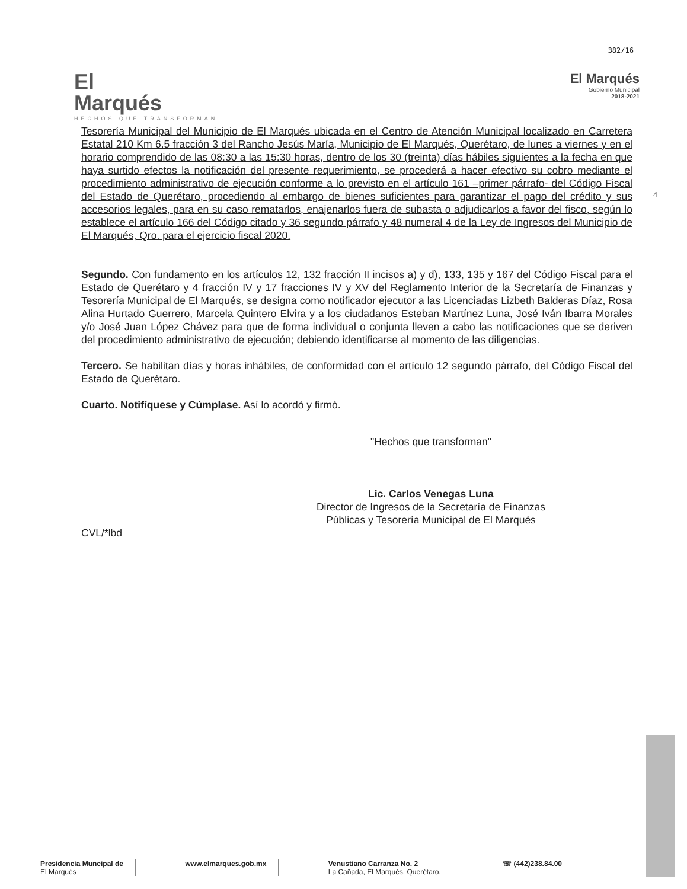382/16
El
Marqués
HECHOS QUE TRANSFORMAN
El Marqués
Gobierno Municipal
2018-2021
4
Tesorería Municipal del Municipio de El Marqués ubicada en el Centro de Atención Municipal localizado en Carretera Estatal 210 Km 6.5 fracción 3 del Rancho Jesús María, Municipio de El Marqués, Querétaro, de lunes a viernes y en el horario comprendido de las 08:30 a las 15:30 horas, dentro de los 30 (treinta) días hábiles siguientes a la fecha en que haya surtido efectos la notificación del presente requerimiento, se procederá a hacer efectivo su cobro mediante el procedimiento administrativo de ejecución conforme a lo previsto en el artículo 161 –primer párrafo- del Código Fiscal del Estado de Querétaro, procediendo al embargo de bienes suficientes para garantizar el pago del crédito y sus accesorios legales, para en su caso rematarlos, enajenarlos fuera de subasta o adjudicarlos a favor del fisco, según lo establece el artículo 166 del Código citado y 36 segundo párrafo y 48 numeral 4 de la Ley de Ingresos del Municipio de El Marqués, Qro. para el ejercicio fiscal 2020.
Segundo. Con fundamento en los artículos 12, 132 fracción II incisos a) y d), 133, 135 y 167 del Código Fiscal para el Estado de Querétaro y 4 fracción IV y 17 fracciones IV y XV del Reglamento Interior de la Secretaría de Finanzas y Tesorería Municipal de El Marqués, se designa como notificador ejecutor a las Licenciadas Lizbeth Balderas Díaz, Rosa Alina Hurtado Guerrero, Marcela Quintero Elvira y a los ciudadanos Esteban Martínez Luna, José Iván Ibarra Morales y/o José Juan López Chávez para que de forma individual o conjunta lleven a cabo las notificaciones que se deriven del procedimiento administrativo de ejecución; debiendo identificarse al momento de las diligencias.
Tercero. Se habilitan días y horas inhábiles, de conformidad con el artículo 12 segundo párrafo, del Código Fiscal del Estado de Querétaro.
Cuarto. Notifíquese y Cúmplase. Así lo acordó y firmó.
"Hechos que transforman"
Lic. Carlos Venegas Luna
Director de Ingresos de la Secretaría de Finanzas
Públicas y Tesorería Municipal de El Marqués
CVL/*lbd
Presidencia Muncipal de
El Marqués
www.elmarques.gob.mx Venustiano Carranza No. 2
La Cañada, El Marqués, Querétaro.
☏ (442)238.84.00